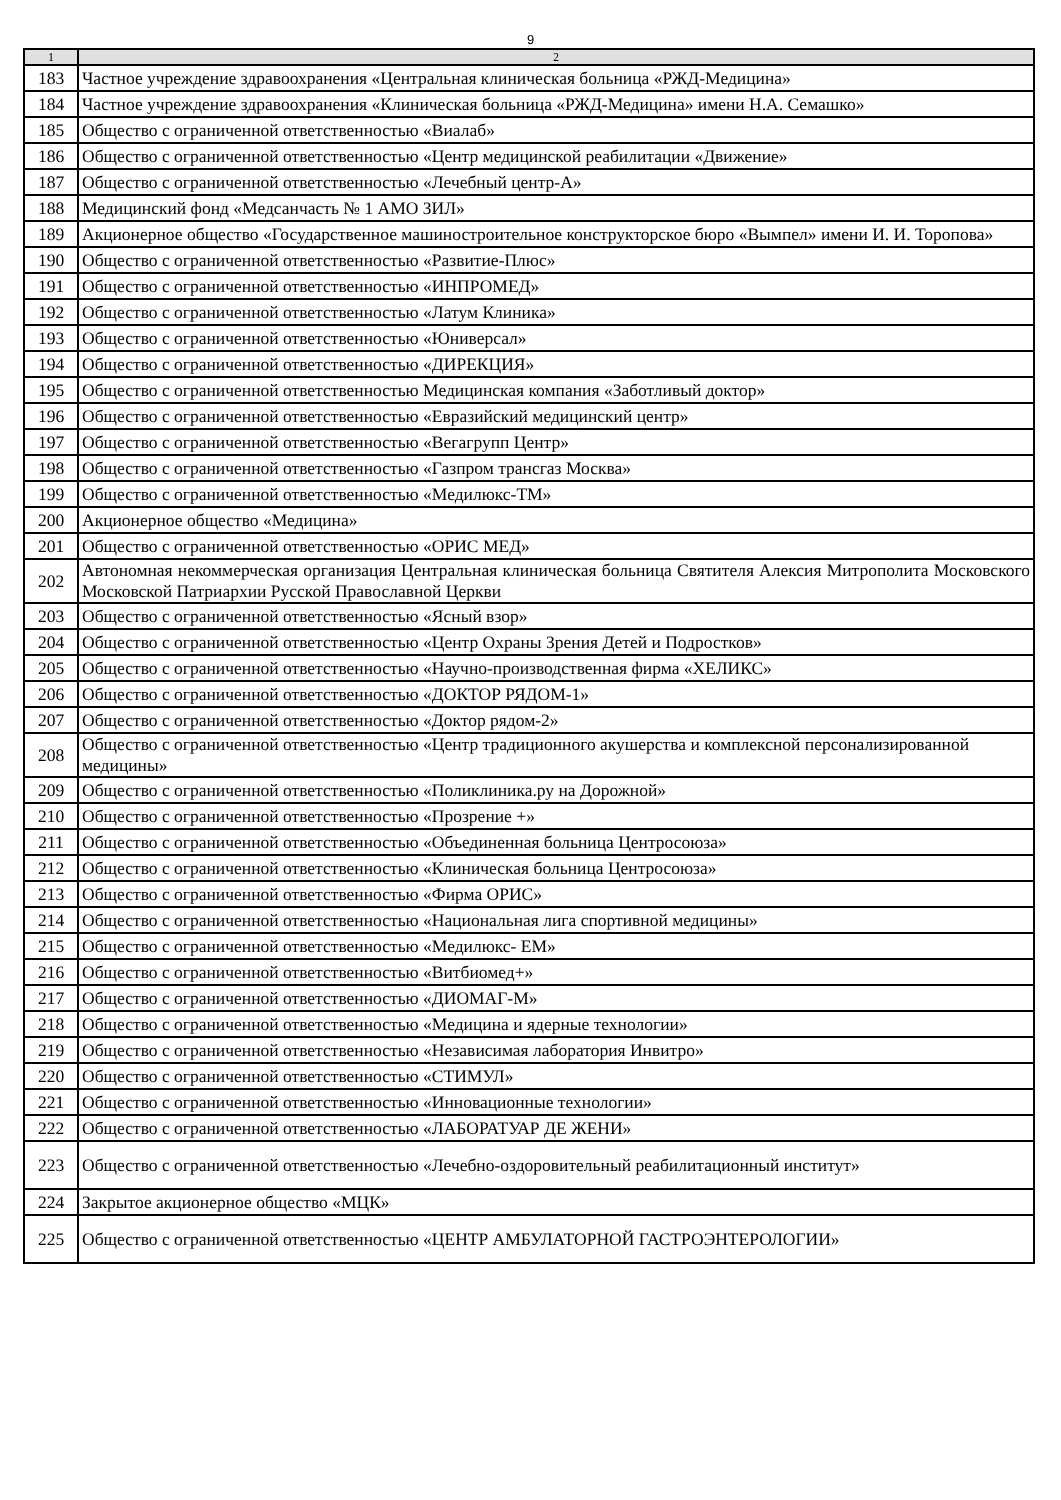9
| 1 | 2 |
| --- | --- |
| 183 | Частное учреждение здравоохранения «Центральная клиническая больница «РЖД-Медицина» |
| 184 | Частное учреждение здравоохранения «Клиническая больница «РЖД-Медицина» имени Н.А. Семашко» |
| 185 | Общество с ограниченной ответственностью «Виалаб» |
| 186 | Общество с ограниченной ответственностью «Центр медицинской реабилитации «Движение» |
| 187 | Общество с ограниченной ответственностью «Лечебный центр-А» |
| 188 | Медицинский фонд «Медсанчасть № 1 АМО ЗИЛ» |
| 189 | Акционерное общество «Государственное машиностроительное конструкторское бюро «Вымпел» имени И. И. Торопова» |
| 190 | Общество с ограниченной ответственностью «Развитие-Плюс» |
| 191 | Общество с ограниченной ответственностью «ИНПРОМЕД» |
| 192 | Общество с ограниченной ответственностью «Латум Клиника» |
| 193 | Общество с ограниченной ответственностью «Юниверсал» |
| 194 | Общество с ограниченной ответственностью «ДИРЕКЦИЯ» |
| 195 | Общество с ограниченной ответственностью Медицинская компания «Заботливый доктор» |
| 196 | Общество с ограниченной ответственностью «Евразийский медицинский центр» |
| 197 | Общество с ограниченной ответственностью «Вегагрупп Центр» |
| 198 | Общество с ограниченной ответственностью «Газпром трансгаз Москва» |
| 199 | Общество с ограниченной ответственностью «Медилюкс-ТМ» |
| 200 | Акционерное общество «Медицина» |
| 201 | Общество с ограниченной ответственностью «ОРИС МЕД» |
| 202 | Автономная некоммерческая организация Центральная клиническая больница Святителя Алексия Митрополита Московского Московской Патриархии Русской Православной Церкви |
| 203 | Общество с ограниченной ответственностью «Ясный взор» |
| 204 | Общество с ограниченной ответственностью «Центр Охраны Зрения Детей и Подростков» |
| 205 | Общество с ограниченной ответственностью «Научно-производственная фирма «ХЕЛИКС» |
| 206 | Общество с ограниченной ответственностью «ДОКТОР РЯДОМ-1» |
| 207 | Общество с ограниченной ответственностью «Доктор рядом-2» |
| 208 | Общество с ограниченной ответственностью «Центр традиционного акушерства и комплексной персонализированной медицины» |
| 209 | Общество с ограниченной ответственностью «Поликлиника.ру на Дорожной» |
| 210 | Общество с ограниченной ответственностью «Прозрение +» |
| 211 | Общество с ограниченной ответственностью «Объединенная больница Центросоюза» |
| 212 | Общество с ограниченной ответственностью «Клиническая больница Центросоюза» |
| 213 | Общество с ограниченной ответственностью «Фирма ОРИС» |
| 214 | Общество с ограниченной ответственностью «Национальная лига спортивной медицины» |
| 215 | Общество с ограниченной ответственностью «Медилюкс- ЕМ» |
| 216 | Общество с ограниченной ответственностью «Витбиомед+» |
| 217 | Общество с ограниченной ответственностью «ДИОМАГ-М» |
| 218 | Общество с ограниченной ответственностью «Медицина и ядерные технологии» |
| 219 | Общество с ограниченной ответственностью «Независимая лаборатория Инвитро» |
| 220 | Общество с ограниченной ответственностью «СТИМУЛ» |
| 221 | Общество с ограниченной ответственностью «Инновационные технологии» |
| 222 | Общество с ограниченной ответственностью «ЛАБОРАТУАР ДЕ ЖЕНИ» |
| 223 | Общество с ограниченной ответственностью «Лечебно-оздоровительный реабилитационный институт» |
| 224 | Закрытое акционерное общество «МЦК» |
| 225 | Общество с ограниченной ответственностью «ЦЕНТР АМБУЛАТОРНОЙ ГАСТРОЭНТЕРОЛОГИИ» |